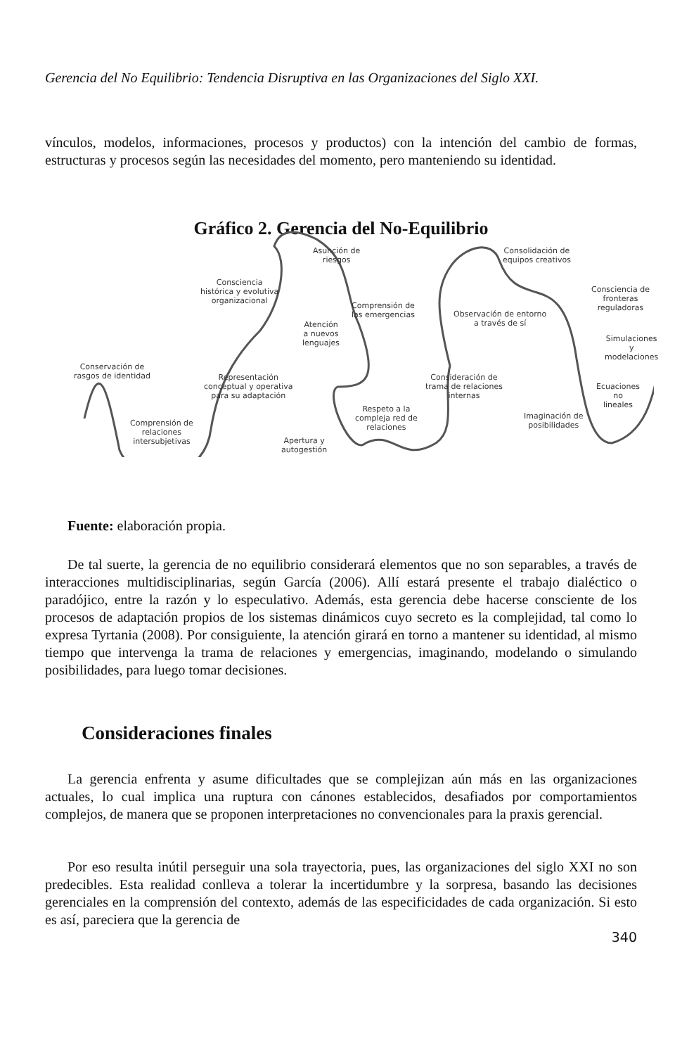Gerencia del No Equilibrio: Tendencia Disruptiva en las Organizaciones del Siglo XXI.
vínculos, modelos, informaciones, procesos y productos) con la intención del cambio de formas, estructuras y procesos según las necesidades del momento, pero manteniendo su identidad.
Gráfico 2. Gerencia del No-Equilibrio
Conservación de
rasgos de identidad
Comprensión de
relaciones
intersubjetivas
Consciencia
histórica y evolutiva
organizacional
Representación
conceptual y operativa
para su adaptación
Atención
a nuevos
lenguajes
Apertura y
autogestión
Asunción de
riesgos
Comprensión de
las emergencias
Respeto a la
compleja red de
relaciones
Observación de entorno
a través de sí
Consideración de
trama de relaciones
internas
Consolidación de
equipos creativos
Imaginación de
posibilidades
Consciencia de
fronteras reguladoras
Simulaciones y
modelaciones
Ecuaciones
no
lineales
Fuente: elaboración propia.
De tal suerte, la gerencia de no equilibrio considerará elementos que no son separables, a través de interacciones multidisciplinarias, según García (2006). Allí estará presente el trabajo dialéctico o paradójico, entre la razón y lo especulativo. Además, esta gerencia debe hacerse consciente de los procesos de adaptación propios de los sistemas dinámicos cuyo secreto es la complejidad, tal como lo expresa Tyrtania (2008). Por consiguiente, la atención girará en torno a mantener su identidad, al mismo tiempo que intervenga la trama de relaciones y emergencias, imaginando, modelando o simulando posibilidades, para luego tomar decisiones.
Consideraciones finales
La gerencia enfrenta y asume dificultades que se complejizan aún más en las organizaciones actuales, lo cual implica una ruptura con cánones establecidos, desafiados por comportamientos complejos, de manera que se proponen interpretaciones no convencionales para la praxis gerencial.
Por eso resulta inútil perseguir una sola trayectoria, pues, las organizaciones del siglo XXI no son predecibles. Esta realidad conlleva a tolerar la incertidumbre y la sorpresa, basando las decisiones gerenciales en la comprensión del contexto, además de las especificidades de cada organización. Si esto es así, pareciera que la gerencia de
340